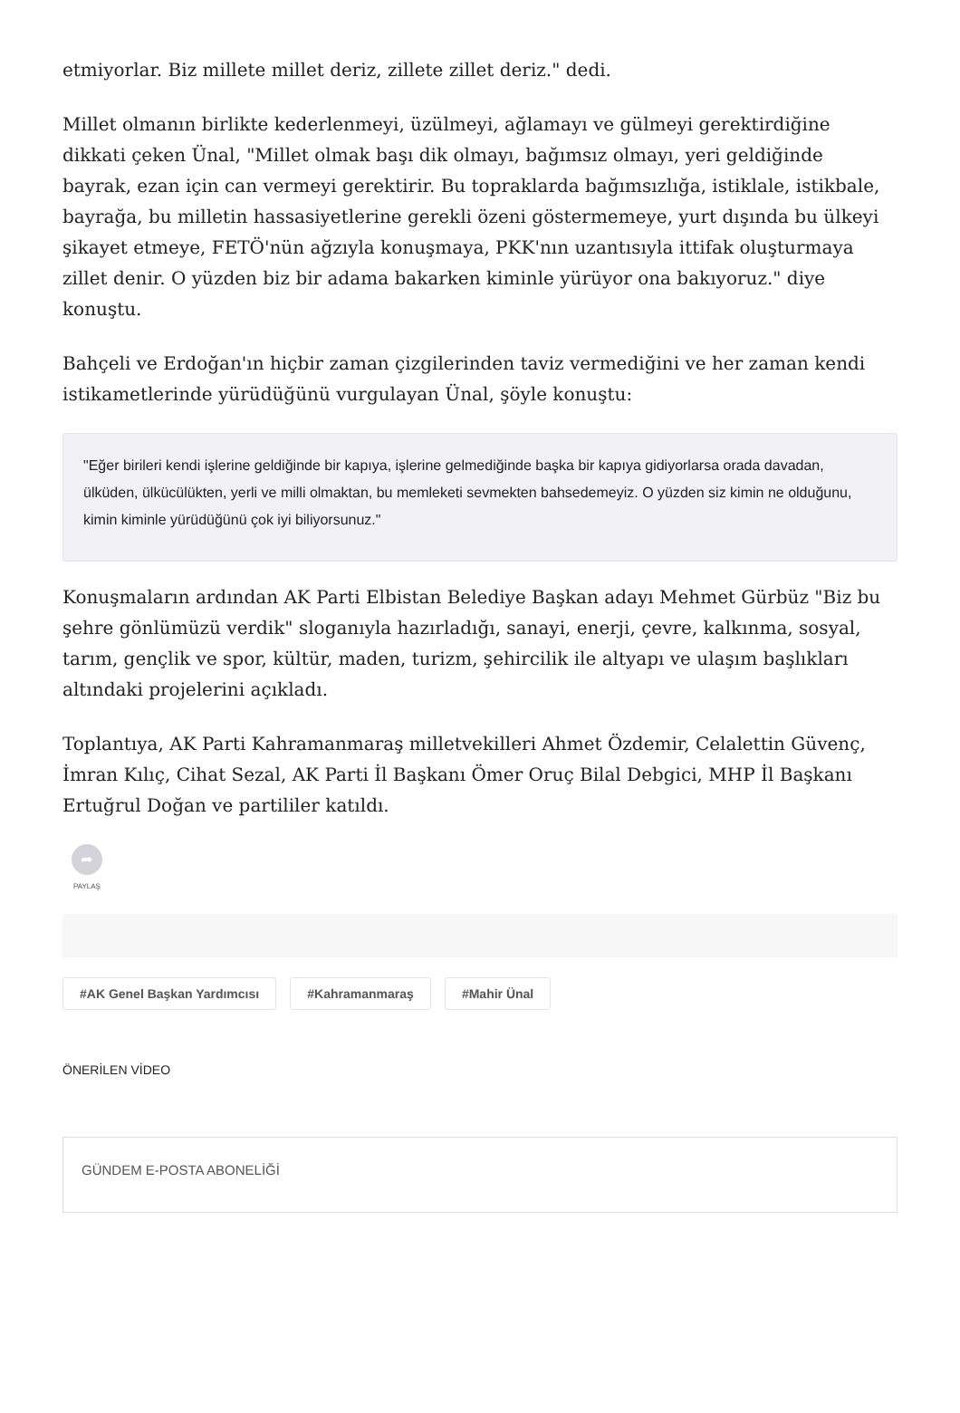etmiyorlar. Biz millete millet deriz, zillete zillet deriz." dedi.
Millet olmanın birlikte kederlenmeyi, üzülmeyi, ağlamayı ve gülmeyi gerektirdiğine dikkati çeken Ünal, "Millet olmak başı dik olmayı, bağımsız olmayı, yeri geldiğinde bayrak, ezan için can vermeyi gerektirir. Bu topraklarda bağımsızlığa, istiklale, istikbale, bayrağa, bu milletin hassasiyetlerine gerekli özeni göstermemeye, yurt dışında bu ülkeyi şikayet etmeye, FETÖ'nün ağzıyla konuşmaya, PKK'nın uzantısıyla ittifak oluşturmaya zillet denir. O yüzden biz bir adama bakarken kiminle yürüyor ona bakıyoruz." diye konuştu.
Bahçeli ve Erdoğan'ın hiçbir zaman çizgilerinden taviz vermediğini ve her zaman kendi istikametlerinde yürüdüğünü vurgulayan Ünal, şöyle konuştu:
"Eğer birileri kendi işlerine geldiğinde bir kapıya, işlerine gelmediğinde başka bir kapıya gidiyorlarsa orada davadan, ülküden, ülkücülükten, yerli ve milli olmaktan, bu memleketi sevmekten bahsedemeyiz. O yüzden siz kimin ne olduğunu, kimin kiminle yürüdüğünü çok iyi biliyorsunuz."
Konuşmaların ardından AK Parti Elbistan Belediye Başkan adayı Mehmet Gürbüz "Biz bu şehre gönlümüzü verdik" sloganıyla hazırladığı, sanayi, enerji, çevre, kalkınma, sosyal, tarım, gençlik ve spor, kültür, maden, turizm, şehircilik ile altyapı ve ulaşım başlıkları altındaki projelerini açıkladı.
Toplantıya, AK Parti Kahramanmaraş milletvekilleri Ahmet Özdemir, Celalettin Güvenç, İmran Kılıç, Cihat Sezal, AK Parti İl Başkanı Ömer Oruç Bilal Debgici, MHP İl Başkanı Ertuğrul Doğan ve partililer katıldı.
➦
PAYLAŞ
#AK Genel Başkan Yardımcısı #Kahramanmaraş #Mahir Ünal
ÖNERİLEN VİDEO
GÜNDEM E-POSTA ABONELİĞİ